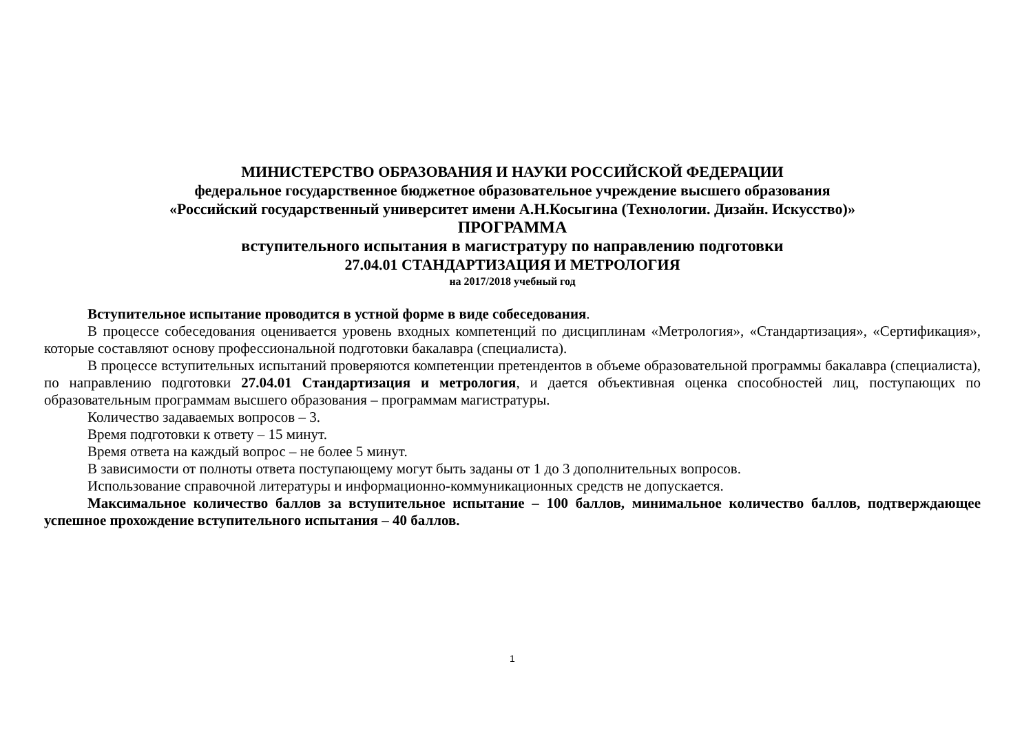МИНИСТЕРСТВО ОБРАЗОВАНИЯ И НАУКИ РОССИЙСКОЙ ФЕДЕРАЦИИ
федеральное государственное бюджетное образовательное учреждение высшего образования
«Российский государственный университет имени А.Н.Косыгина (Технологии. Дизайн. Искусство)»
ПРОГРАММА
вступительного испытания в магистратуру по направлению подготовки
27.04.01 СТАНДАРТИЗАЦИЯ И МЕТРОЛОГИЯ
на 2017/2018 учебный год
Вступительное испытание проводится в устной форме в виде собеседования.
В процессе собеседования оценивается уровень входных компетенций по дисциплинам «Метрология», «Стандартизация», «Сертификация», которые составляют основу профессиональной подготовки бакалавра (специалиста).
В процессе вступительных испытаний проверяются компетенции претендентов в объеме образовательной программы бакалавра (специалиста), по направлению подготовки 27.04.01 Стандартизация и метрология, и дается объективная оценка способностей лиц, поступающих по образовательным программам высшего образования – программам магистратуры.
Количество задаваемых вопросов – 3.
Время подготовки к ответу – 15 минут.
Время ответа на каждый вопрос – не более 5 минут.
В зависимости от полноты ответа поступающему могут быть заданы от 1 до 3 дополнительных вопросов.
Использование справочной литературы и информационно-коммуникационных средств не допускается.
Максимальное количество баллов за вступительное испытание – 100 баллов, минимальное количество баллов, подтверждающее успешное прохождение вступительного испытания – 40 баллов.
1